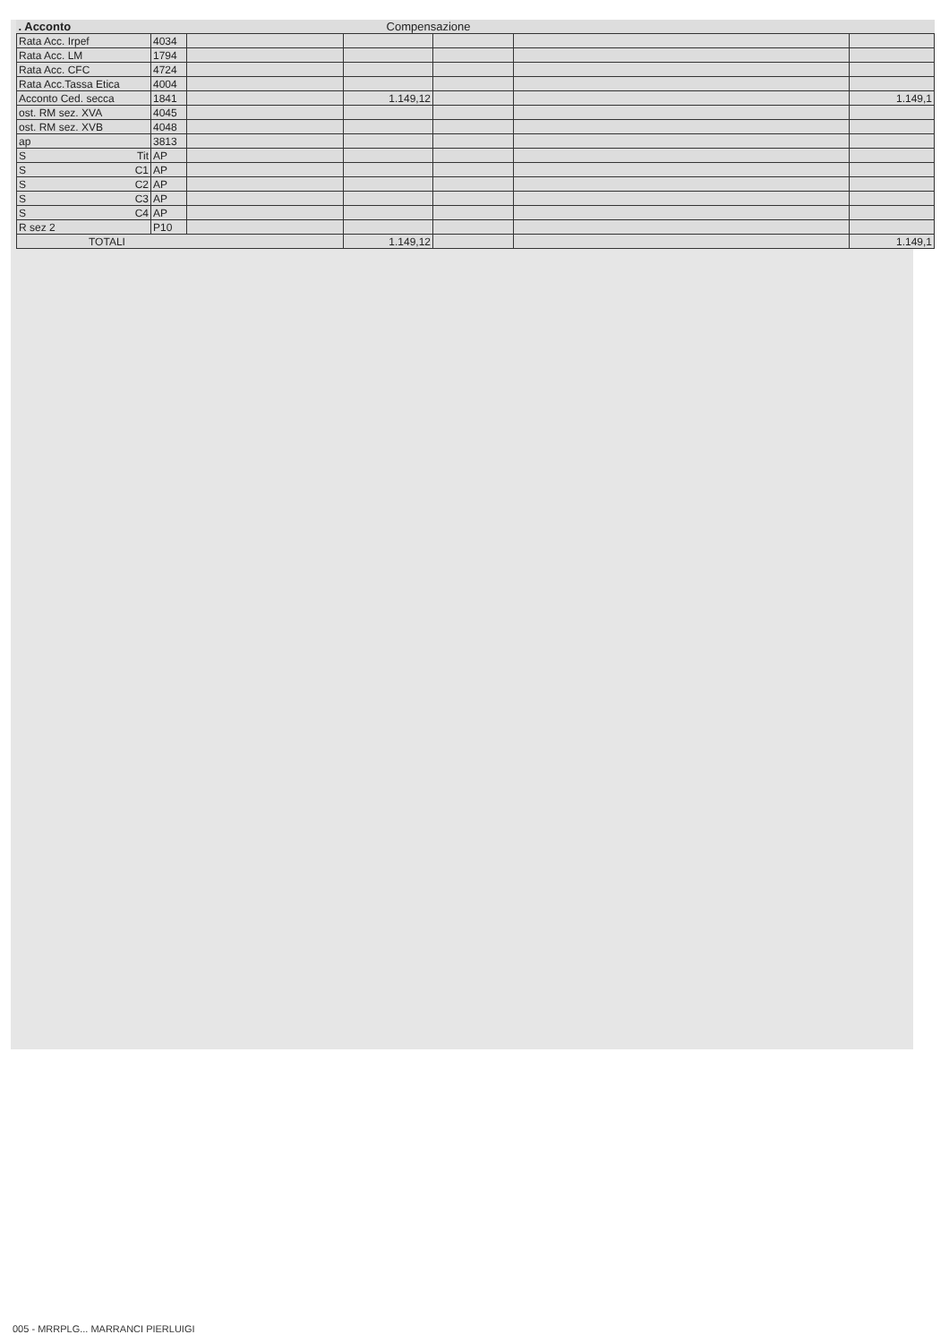| . Acconto | | | Compensazione | | | |
| --- | --- | --- | --- | --- | --- | --- |
| Rata Acc. Irpef | 4034 | | | | | |
| Rata Acc. LM | 1794 | | | | | |
| Rata Acc. CFC | 4724 | | | | | |
| Rata Acc.Tassa Etica | 4004 | | | | | |
| Acconto Ced. secca | 1841 | | 1.149,12 | | | 1.149,1 |
| ost. RM sez. XVA | 4045 | | | | | |
| ost. RM sez. XVB | 4048 | | | | | |
| ap | 3813 | | | | | |
| S Tit | AP | | | | | |
| S C1 | AP | | | | | |
| S C2 | AP | | | | | |
| S C3 | AP | | | | | |
| S C4 | AP | | | | | |
| R sez 2 | P10 | | | | | |
| TOTALI | | | 1.149,12 | | | 1.149,1 |
005 - MRRPLG... MARRANCI PIERLUIGI